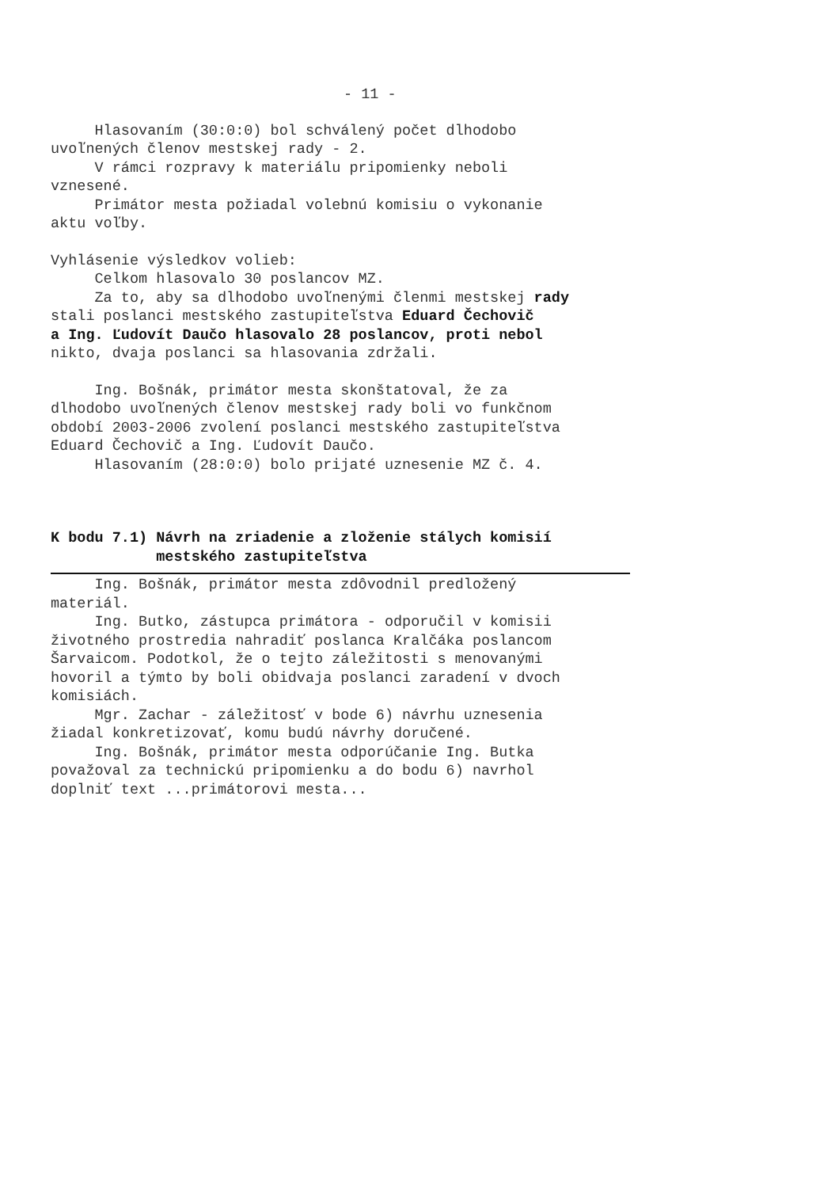- 11 -
Hlasovaním (30:0:0) bol schválený počet dlhodobo uvoľnených členov mestskej rady - 2. V rámci rozpravy k materiálu pripomienky neboli vznesené. Primátor mesta požiadal volebnú komisiu o vykonanie aktu voľby.
Vyhlásenie výsledkov volieb: Celkom hlasovalo 30 poslancov MZ. Za to, aby sa dlhodobo uvoľnenými členmi mestskej rady stali poslanci mestského zastupiteľstva Eduard Čechovič a Ing. Ľudovít Daučo hlasovalo 28 poslancov, proti nebol nikto, dvaja poslanci sa hlasovania zdržali.
Ing. Bošnák, primátor mesta skonštatoval, že za dlhodobo uvoľnených členov mestskej rady boli vo funkčnom období 2003-2006 zvolení poslanci mestského zastupiteľstva Eduard Čechovič a Ing. Ľudovít Daučo. Hlasovaním (28:0:0) bolo prijaté uznesenie MZ č. 4.
K bodu 7.1) Návrh na zriadenie a zloženie stálych komisií mestského zastupiteľstva
Ing. Bošnák, primátor mesta zdôvodnil predložený materiál. Ing. Butko, zástupca primátora - odporučil v komisii životného prostredia nahradiť poslanca Kralčáka poslancom Šarvaicom. Podotkol, že o tejto záležitosti s menovanými hovoril a týmto by boli obidvaja poslanci zaradení v dvoch komisiách. Mgr. Zachar - záležitosť v bode 6) návrhu uznesenia žiadal konkretizovať, komu budú návrhy doručené. Ing. Bošnák, primátor mesta odporúčanie Ing. Butka považoval za technickú pripomienku a do bodu 6) navrhol doplniť text ...primátorovi mesta...